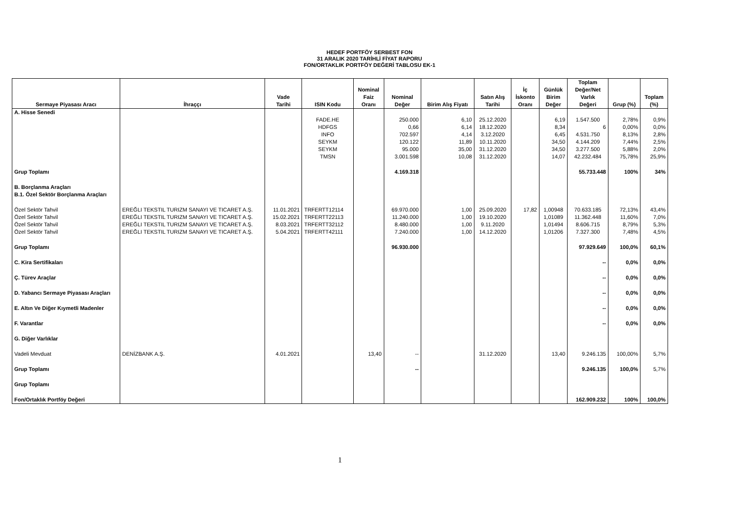HEDEF PORTFÖY SERBEST FON
31 ARALIK 2020 TARİHLİ FİYAT RAPORU
FON/ORTAKLIK PORTFÖY DEĞERİ TABLOSU EK-1
| Sermaye Piyasası Aracı | İhraççı | Vade Tarihi | ISIN Kodu | Nominal Faiz Oranı | Nominal Değer | Birim Alış Fiyatı | Satın Alış Tarihi | İç İskonto Oranı | Günlük Birim Değer | Toplam Değer/Net Varlık Değeri | Grup (%) | Toplam (%) |
| --- | --- | --- | --- | --- | --- | --- | --- | --- | --- | --- | --- | --- |
| A. Hisse Senedi | | | | | | | | | | | | |
| | | | FADE.HE | | 250.000 | 6,10 | 25.12.2020 | | 6,19 | 1.547.500 | 2,78% | 0,9% |
| | | | HDFGS | | 0,66 | 6,14 | 18.12.2020 | | 8,34 | 6 | 0,00% | 0,0% |
| | | | INFO | | 702.597 | 4,14 | 3.12.2020 | | 6,45 | 4.531.750 | 8,13% | 2,8% |
| | | | SEYKM | | 120.122 | 11,89 | 10.11.2020 | | 34,50 | 4.144.209 | 7,44% | 2,5% |
| | | | SEYKM | | 95.000 | 35,00 | 31.12.2020 | | 34,50 | 3.277.500 | 5,88% | 2,0% |
| | | | TMSN | | 3.001.598 | 10,08 | 31.12.2020 | | 14,07 | 42.232.484 | 75,78% | 25,9% |
| Grup Toplamı | | | | | 4.169.318 | | | | | 55.733.448 | 100% | 34% |
| B. Borçlanma Araçları B.1. Özel Sektör Borçlanma Araçları | | | | | | | | | | | | |
| Özel Sektör Tahvil | EREĞLI TEKSTIL TURIZM SANAYI VE TICARET A.Ş. | 11.01.2021 | TRFERTT12114 | | 69.970.000 | 1,00 | 25.09.2020 | 17,82 | 1,00948 | 70.633.185 | 72,13% | 43,4% |
| Özel Sektör Tahvil | EREĞLI TEKSTIL TURIZM SANAYI VE TICARET A.Ş. | 15.02.2021 | TRFERTT22113 | | 11.240.000 | 1,00 | 19.10.2020 | | 1,01089 | 11.362.448 | 11,60% | 7,0% |
| Özel Sektör Tahvil | EREĞLI TEKSTIL TURIZM SANAYI VE TICARET A.Ş. | 8.03.2021 | TRFERTT32112 | | 8.480.000 | 1,00 | 9.11.2020 | | 1,01494 | 8.606.715 | 8,79% | 5,3% |
| Özel Sektör Tahvil | EREĞLI TEKSTIL TURIZM SANAYI VE TICARET A.Ş. | 5.04.2021 | TRFERTT42111 | | 7.240.000 | 1,00 | 14.12.2020 | | 1,01206 | 7.327.300 | 7,48% | 4,5% |
| Grup Toplamı | | | | | 96.930.000 | | | | | 97.929.649 | 100,0% | 60,1% |
| C. Kira Sertifikaları | | | | | | | | | | -- | 0,0% | 0,0% |
| Ç. Türev Araçlar | | | | | | | | | | -- | 0,0% | 0,0% |
| D. Yabancı Sermaye Piyasası Araçları | | | | | | | | | | -- | 0,0% | 0,0% |
| E. Altın Ve Diğer Kıymetli Madenler | | | | | | | | | | -- | 0,0% | 0,0% |
| F. Varantlar | | | | | | | | | | -- | 0,0% | 0,0% |
| G. Diğer Varlıklar | | | | | | | | | | | | |
| Vadeli Mevduat | DENİZBANK A.Ş. | 4.01.2021 | | 13,40 | -- | | 31.12.2020 | | 13,40 | 9.246.135 | 100,00% | 5,7% |
| Grup Toplamı | | | | | -- | | | | | 9.246.135 | 100,0% | 5,7% |
| Grup Toplamı | | | | | | | | | | | | |
| Fon/Ortaklık Portföy Değeri | | | | | | | | | | 162.909.232 | 100% | 100,0% |
1